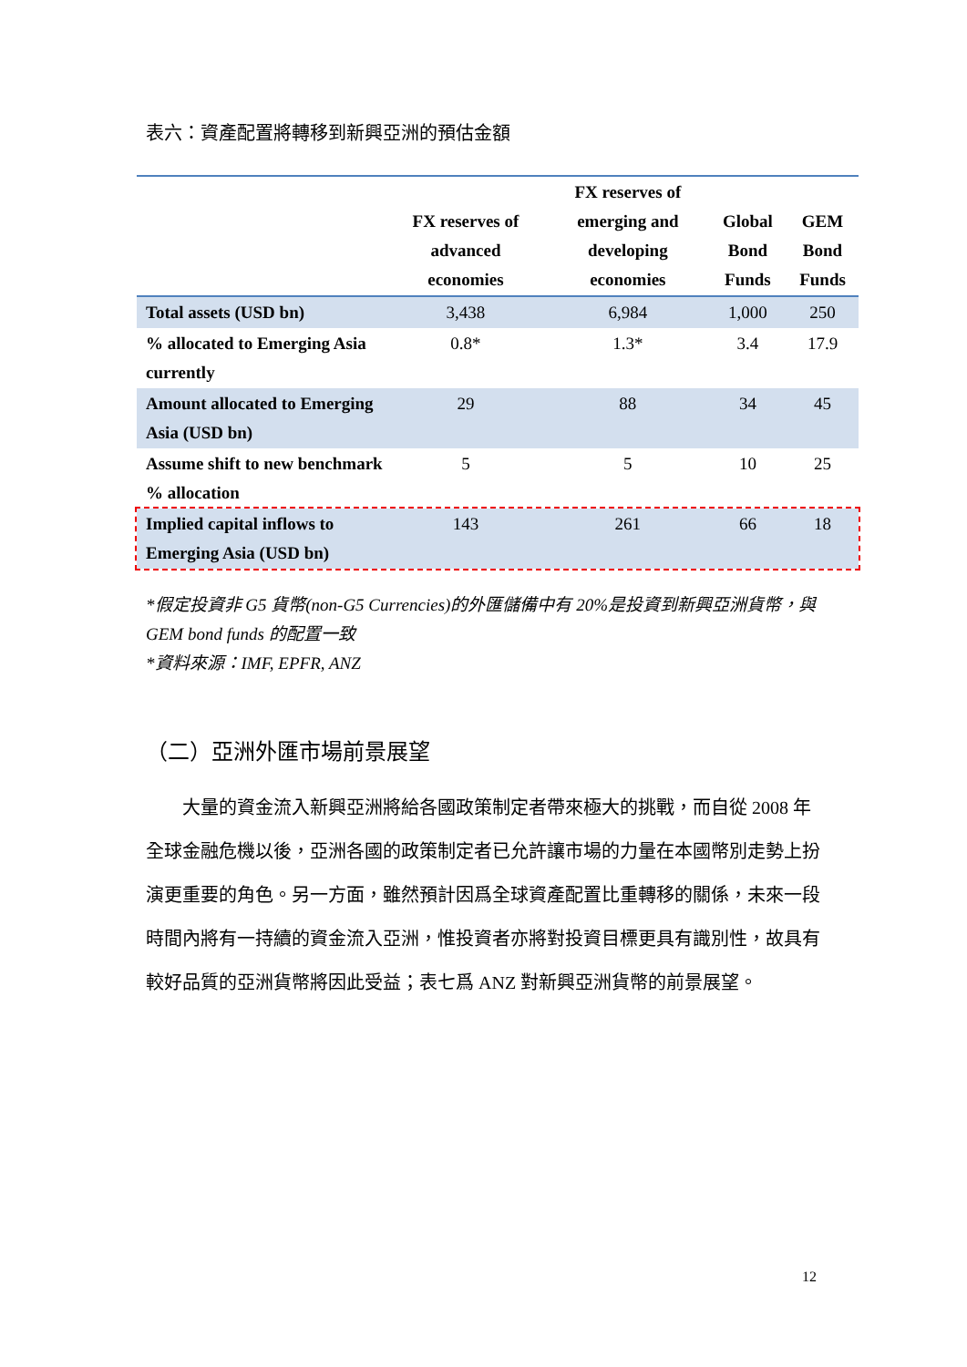表六：資產配置將轉移到新興亞洲的預估金額
| | FX reserves of advanced economies | FX reserves of emerging and developing economies | Global Bond Funds | GEM Bond Funds |
| --- | --- | --- | --- | --- |
| Total assets (USD bn) | 3,438 | 6,984 | 1,000 | 250 |
| % allocated to Emerging Asia currently | 0.8* | 1.3* | 3.4 | 17.9 |
| Amount allocated to Emerging Asia (USD bn) | 29 | 88 | 34 | 45 |
| Assume shift to new benchmark % allocation | 5 | 5 | 10 | 25 |
| Implied capital inflows to Emerging Asia (USD bn) | 143 | 261 | 66 | 18 |
*假定投資非 G5 貨幣(non-G5 Currencies)的外匯儲備中有 20%是投資到新興亞洲貨幣，與 GEM bond funds 的配置一致
*資料來源：IMF, EPFR, ANZ
（二）亞洲外匯市場前景展望
　　大量的資金流入新興亞洲將給各國政策制定者帶來極大的挑戰，而自從 2008 年全球金融危機以後，亞洲各國的政策制定者已允許讓市場的力量在本國幣別走勢上扮演更重要的角色。另一方面，雖然預計因爲全球資產配置比重轉移的關係，未來一段時間內將有一持續的資金流入亞洲，惟投資者亦將對投資目標更具有識別性，故具有較好品質的亞洲貨幣將因此受益；表七爲 ANZ 對新興亞洲貨幣的前景展望。
12